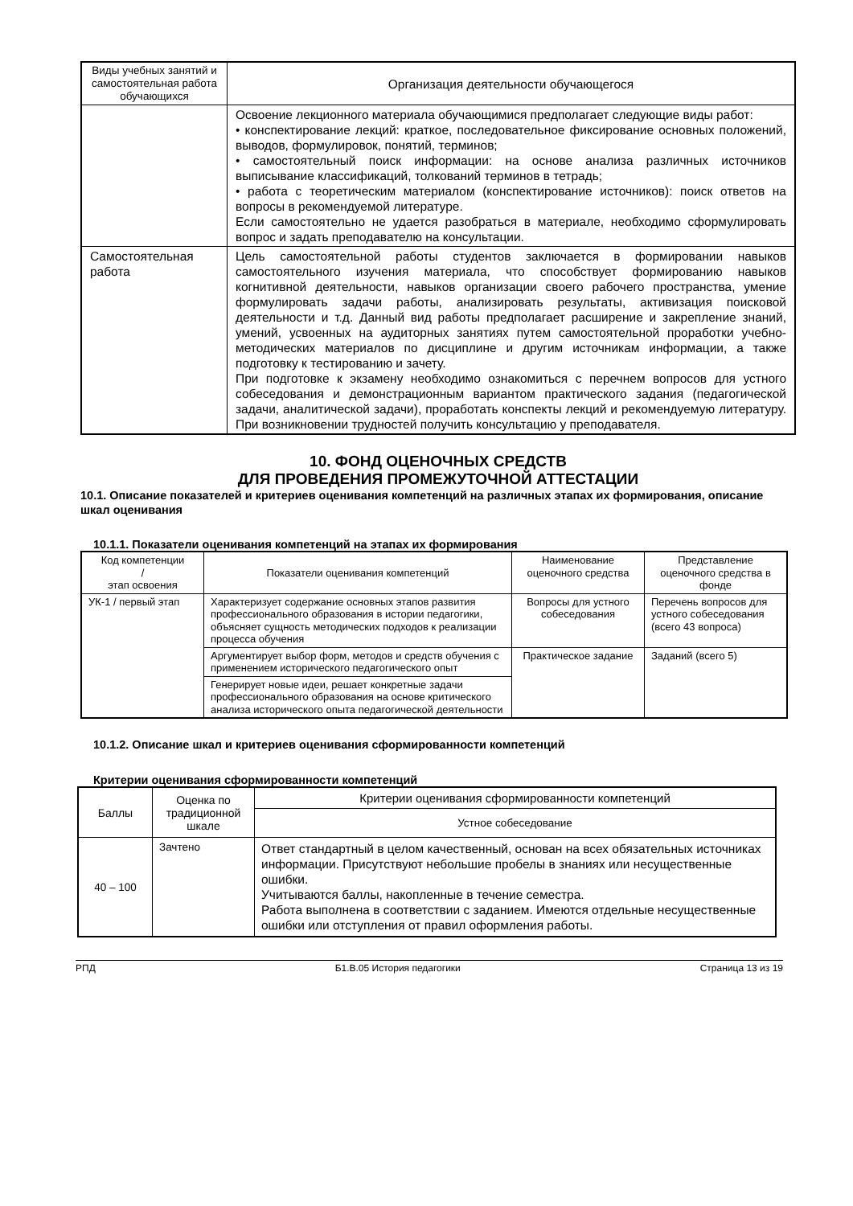| Виды учебных занятий и самостоятельная работа обучающихся | Организация деятельности обучающегося |
| --- | --- |
| | Освоение лекционного материала обучающимися предполагает следующие виды работ: • конспектирование лекций: краткое, последовательное фиксирование основных положений, выводов, формулировок, понятий, терминов; • самостоятельный поиск информации: на основе анализа различных источников выписывание классификаций, толкований терминов в тетрадь; • работа с теоретическим материалом (конспектирование источников): поиск ответов на вопросы в рекомендуемой литературе. Если самостоятельно не удается разобраться в материале, необходимо сформулировать вопрос и задать преподавателю на консультации. |
| Самостоятельная работа | Цель самостоятельной работы студентов заключается в формировании навыков самостоятельного изучения материала, что способствует формированию навыков когнитивной деятельности, навыков организации своего рабочего пространства, умение формулировать задачи работы, анализировать результаты, активизация поисковой деятельности и т.д. Данный вид работы предполагает расширение и закрепление знаний, умений, усвоенных на аудиторных занятиях путем самостоятельной проработки учебно-методических материалов по дисциплине и другим источникам информации, а также подготовку к тестированию и зачету. При подготовке к экзамену необходимо ознакомиться с перечнем вопросов для устного собеседования и демонстрационным вариантом практического задания (педагогической задачи, аналитической задачи), проработать конспекты лекций и рекомендуемую литературу. При возникновении трудностей получить консультацию у преподавателя. |
10. ФОНД ОЦЕНОЧНЫХ СРЕДСТВ
ДЛЯ ПРОВЕДЕНИЯ ПРОМЕЖУТОЧНОЙ АТТЕСТАЦИИ
10.1. Описание показателей и критериев оценивания компетенций на различных этапах их формирования, описание шкал оценивания
10.1.1. Показатели оценивания компетенций на этапах их формирования
| Код компетенции / этап освоения | Показатели оценивания компетенций | Наименование оценочного средства | Представление оценочного средства в фонде |
| --- | --- | --- | --- |
| УК-1 / первый этап | Характеризует содержание основных этапов развития профессионального образования в истории педагогики, объясняет сущность методических подходов к реализации процесса обучения | Вопросы для устного собеседования | Перечень вопросов для устного собеседования (всего 43 вопроса) |
| | Аргументирует выбор форм, методов и средств обучения с применением исторического педагогического опыт | Практическое задание | Заданий (всего 5) |
| | Генерирует новые идеи, решает конкретные задачи профессионального образования на основе критического анализа исторического опыта педагогической деятельности | | |
10.1.2. Описание шкал и критериев оценивания сформированности компетенций
Критерии оценивания сформированности компетенций
| Баллы | Оценка по традиционной шкале | Критерии оценивания сформированности компетенций |
| --- | --- | --- |
| | | Устное собеседование |
| 40 – 100 | Зачтено | Ответ стандартный в целом качественный, основан на всех обязательных источниках информации. Присутствуют небольшие пробелы в знаниях или несущественные ошибки. Учитываются баллы, накопленные в течение семестра. Работа выполнена в соответствии с заданием. Имеются отдельные несущественные ошибки или отступления от правил оформления работы. |
РПД Б1.В.05 История педагогики Страница 13 из 19